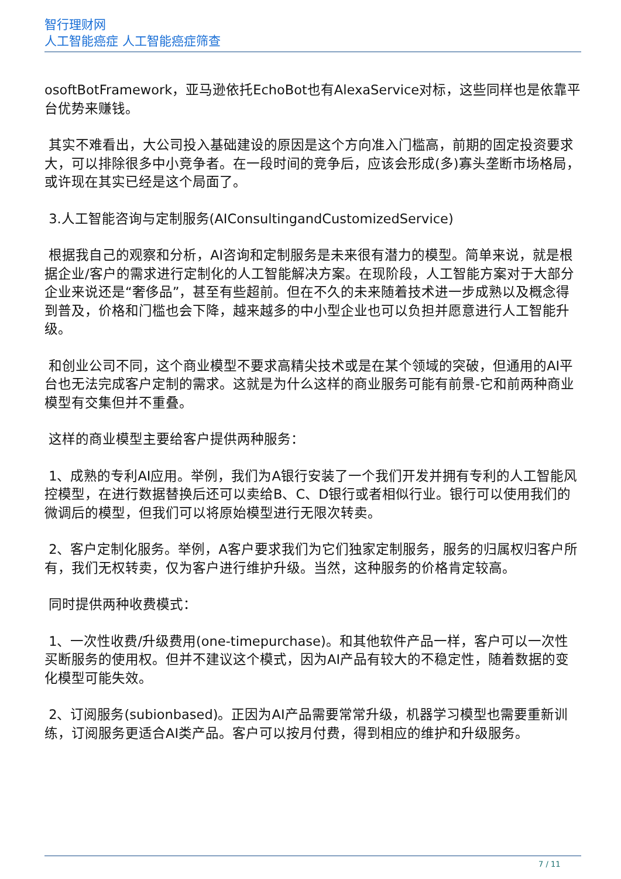智行理财网
人工智能癌症 人工智能癌症筛查
osoftBotFramework，亚马逊依托EchoBot也有AlexaService对标，这些同样也是依靠平台优势来赚钱。
其实不难看出，大公司投入基础建设的原因是这个方向准入门槛高，前期的固定投资要求大，可以排除很多中小竞争者。在一段时间的竞争后，应该会形成(多)寡头垄断市场格局，或许现在其实已经是这个局面了。
3.人工智能咨询与定制服务(AIConsultingandCustomizedService)
根据我自己的观察和分析，AI咨询和定制服务是未来很有潜力的模型。简单来说，就是根据企业/客户的需求进行定制化的人工智能解决方案。在现阶段，人工智能方案对于大部分企业来说还是“奢侈品”，甚至有些超前。但在不久的未来随着技术进一步成熟以及概念得到普及，价格和门槛也会下降，越来越多的中小型企业也可以负担并愿意进行人工智能升级。
和创业公司不同，这个商业模型不要求高精尖技术或是在某个领域的突破，但通用的AI平台也无法完成客户定制的需求。这就是为什么这样的商业服务可能有前景-它和前两种商业模型有交集但并不重叠。
这样的商业模型主要给客户提供两种服务：
1、成熟的专利AI应用。举例，我们为A银行安装了一个我们开发并拥有专利的人工智能风控模型，在进行数据替换后还可以卖给B、C、D银行或者相似行业。银行可以使用我们的微调后的模型，但我们可以将原始模型进行无限次转卖。
2、客户定制化服务。举例，A客户要求我们为它们独家定制服务，服务的归属权归客户所有，我们无权转卖，仅为客户进行维护升级。当然，这种服务的价格肯定较高。
同时提供两种收费模式：
1、一次性收费/升级费用(one-timepurchase)。和其他软件产品一样，客户可以一次性买断服务的使用权。但并不建议这个模式，因为AI产品有较大的不稳定性，随着数据的变化模型可能失效。
2、订阅服务(subionbased)。正因为AI产品需要常常升级，机器学习模型也需要重新训练，订阅服务更适合AI类产品。客户可以按月付费，得到相应的维护和升级服务。
7 / 11